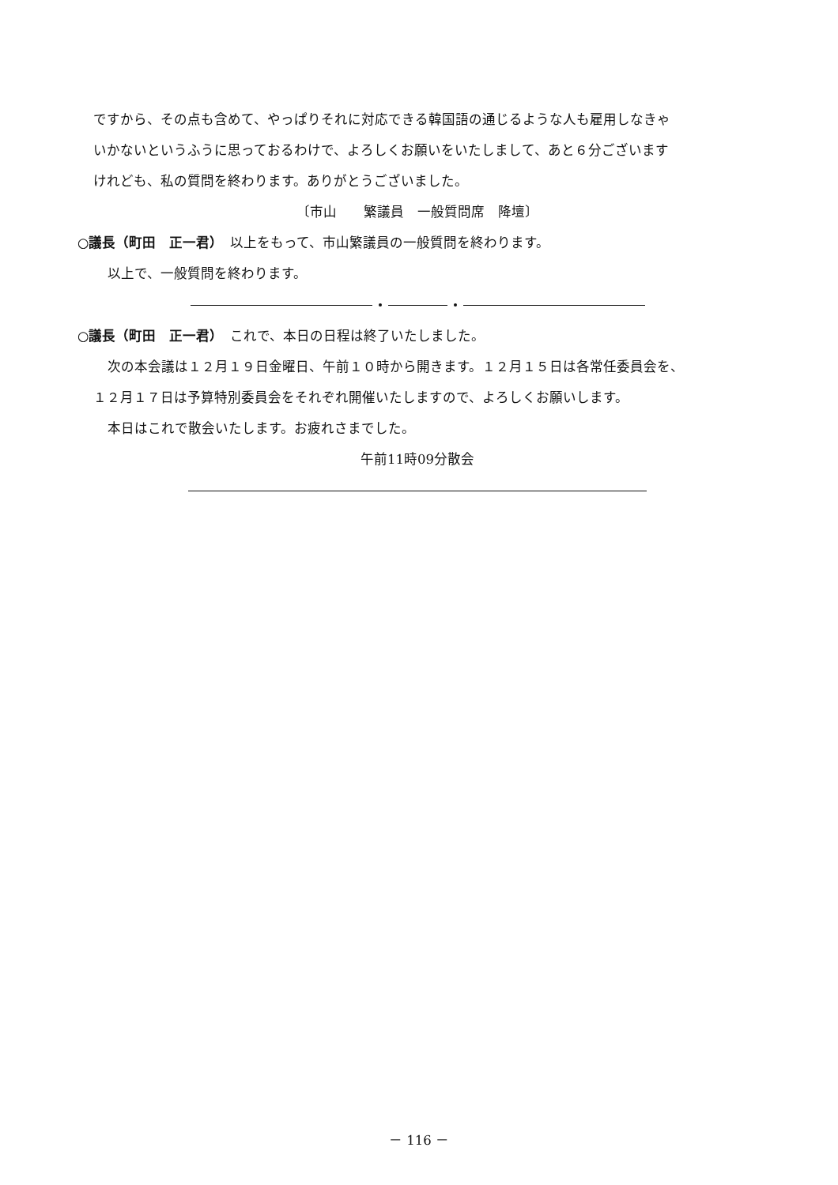ですから、その点も含めて、やっぱりそれに対応できる韓国語の通じるような人も雇用しなきゃ
いかないというふうに思っておるわけで、よろしくお願いをいたしまして、あと６分ございます
けれども、私の質問を終わります。ありがとうございました。
〔市山　　繁議員　一般質問席　降壇〕
○議長（町田　正一君）　以上をもって、市山繁議員の一般質問を終わります。
以上で、一般質問を終わります。
○議長（町田　正一君）　これで、本日の日程は終了いたしました。
次の本会議は１２月１９日金曜日、午前１０時から開きます。１２月１５日は各常任委員会を、
１２月１７日は予算特別委員会をそれぞれ開催いたしますので、よろしくお願いします。
本日はこれで散会いたします。お疲れさまでした。
午前11時09分散会
－ 116 －